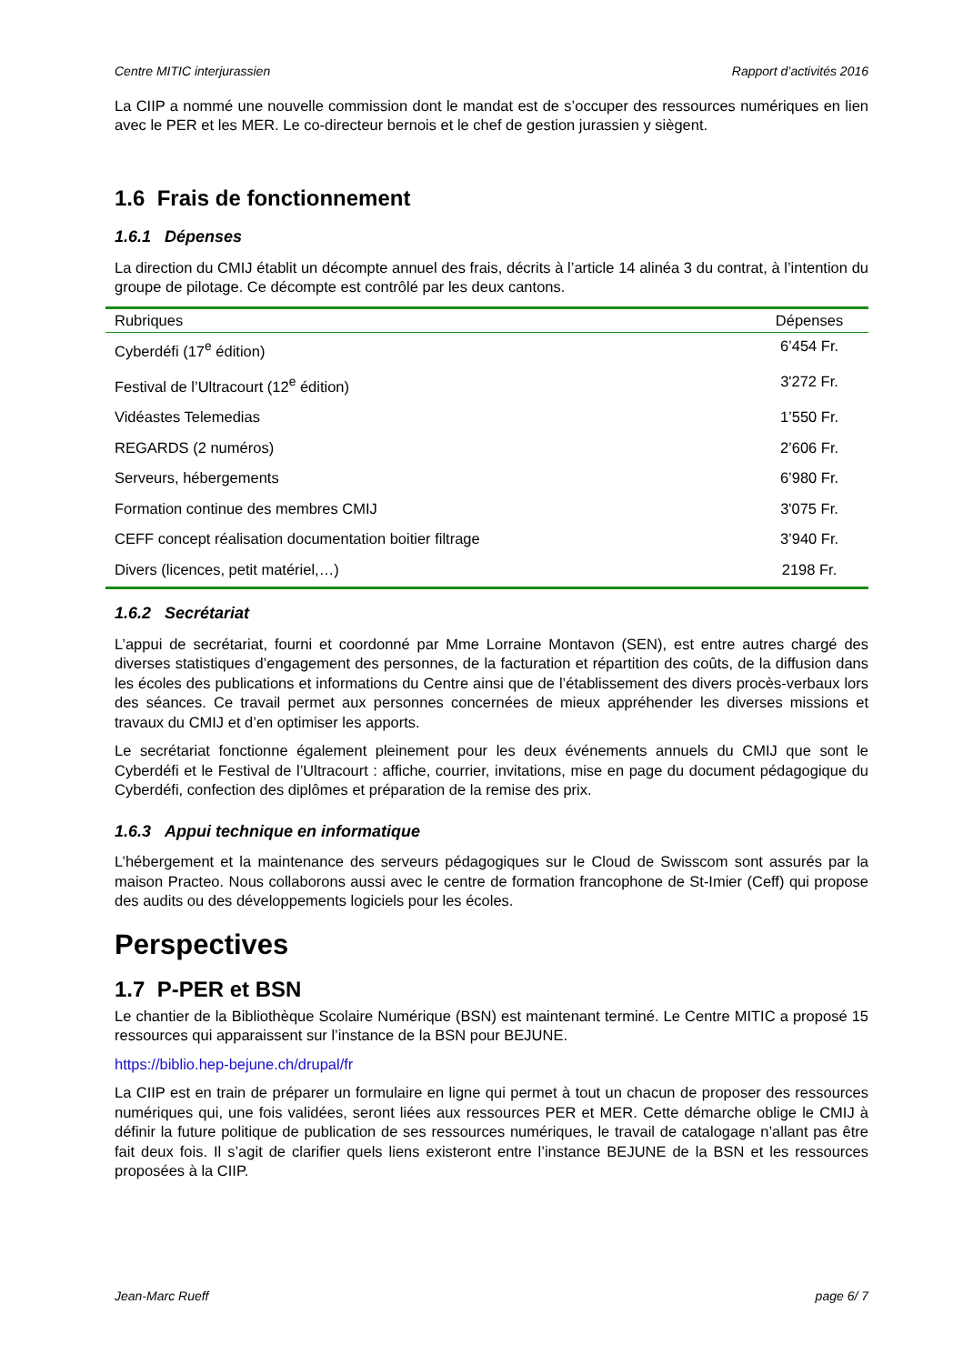Centre MITIC interjurassien Rapport d’activités 2016
La CIIP a nommé une nouvelle commission dont le mandat est de s’occuper des ressources numériques en lien avec le PER et les MER. Le co-directeur bernois et le chef de gestion jurassien y siègent.
1.6 Frais de fonctionnement
1.6.1 Dépenses
La direction du CMIJ établit un décompte annuel des frais, décrits à l’article 14 alinéa 3 du contrat, à l’intention du groupe de pilotage. Ce décompte est contrôlé par les deux cantons.
| Rubriques | Dépenses |
| --- | --- |
| Cyberdéfi (17<sup>e</sup> édition) | 6’454 Fr. |
| Festival de l’Ultracourt (12<sup>e</sup> édition) | 3'272 Fr. |
| Vidéastes Telemedias | 1’550 Fr. |
| REGARDS (2 numéros) | 2’606 Fr. |
| Serveurs, hébergements | 6’980 Fr. |
| Formation continue des membres CMIJ | 3'075 Fr. |
| CEFF concept réalisation documentation boitier filtrage | 3’940 Fr. |
| Divers (licences, petit matériel,…) | 2198 Fr. |
1.6.2 Secrétariat
L’appui de secrétariat, fourni et coordonné par Mme Lorraine Montavon (SEN), est entre autres chargé des diverses statistiques d’engagement des personnes, de la facturation et répartition des coûts, de la diffusion dans les écoles des publications et informations du Centre ainsi que de l’établissement des divers procès-verbaux lors des séances. Ce travail permet aux personnes concernées de mieux appréhender les diverses missions et travaux du CMIJ et d’en optimiser les apports.
Le secrétariat fonctionne également pleinement pour les deux événements annuels du CMIJ que sont le Cyberdéfi et le Festival de l’Ultracourt : affiche, courrier, invitations, mise en page du document pédagogique du Cyberdéfi, confection des diplômes et préparation de la remise des prix.
1.6.3 Appui technique en informatique
L’hébergement et la maintenance des serveurs pédagogiques sur le Cloud de Swisscom sont assurés par la maison Practeo. Nous collaborons aussi avec le centre de formation francophone de St-Imier (Ceff) qui propose des audits ou des développements logiciels pour les écoles.
Perspectives
1.7 P-PER et BSN
Le chantier de la Bibliothèque Scolaire Numérique (BSN) est maintenant terminé. Le Centre MITIC a proposé 15 ressources qui apparaissent sur l’instance de la BSN pour BEJUNE.
https://biblio.hep-bejune.ch/drupal/fr
La CIIP est en train de préparer un formulaire en ligne qui permet à tout un chacun de proposer des ressources numériques qui, une fois validées, seront liées aux ressources PER et MER. Cette démarche oblige le CMIJ à définir la future politique de publication de ses ressources numériques, le travail de catalogage n’allant pas être fait deux fois. Il s’agit de clarifier quels liens existeront entre l’instance BEJUNE de la BSN et les ressources proposées à la CIIP.
Jean-Marc Rueff page 6/ 7